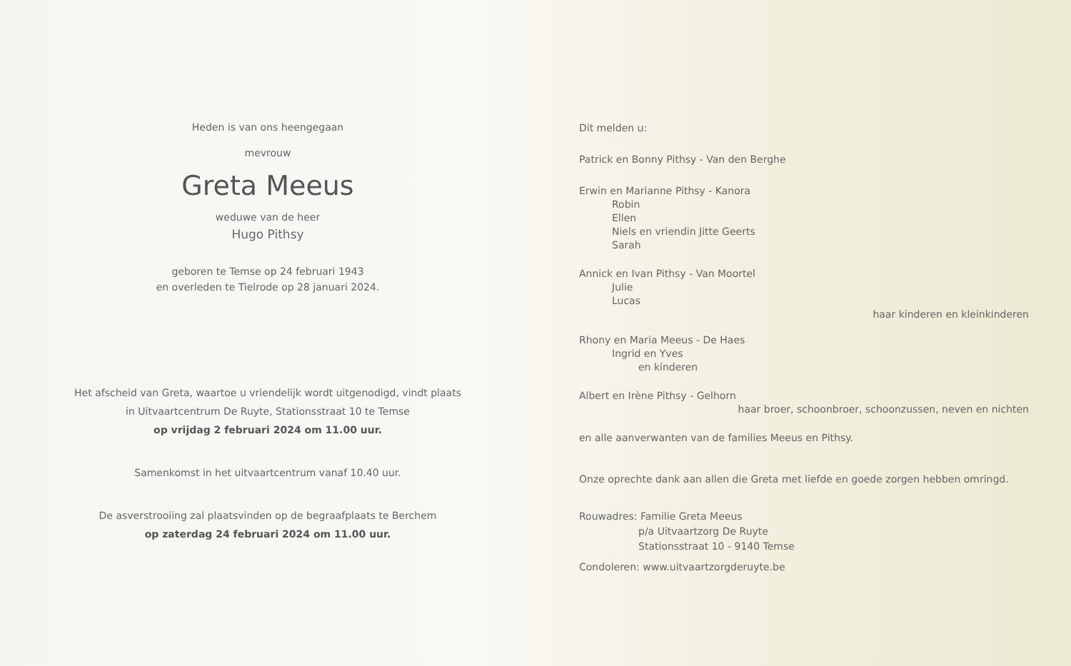Heden is van ons heengegaan
mevrouw
Greta Meeus
weduwe van de heer
Hugo Pithsy
geboren te Temse op 24 februari 1943
en overleden te Tielrode op 28 januari 2024.
Het afscheid van Greta, waartoe u vriendelijk wordt uitgenodigd, vindt plaats
in Uitvaartcentrum De Ruyte, Stationsstraat 10 te Temse
op vrijdag 2 februari 2024 om 11.00 uur.
Samenkomst in het uitvaartcentrum vanaf 10.40 uur.
De asverstrooiing zal plaatsvinden op de begraafplaats te Berchem
op zaterdag 24 februari 2024 om 11.00 uur.
Dit melden u:
Patrick en Bonny Pithsy - Van den Berghe
Erwin en Marianne Pithsy - Kanora
Robin
Ellen
Niels en vriendin Jitte Geerts
Sarah
Annick en Ivan Pithsy - Van Moortel
Julie
Lucas
haar kinderen en kleinkinderen
Rhony en Maria Meeus - De Haes
Ingrid en Yves
en kinderen
Albert en Irène Pithsy - Gelhorn
haar broer, schoonbroer, schoonzussen, neven en nichten
en alle aanverwanten van de families Meeus en Pithsy.
Onze oprechte dank aan allen die Greta met liefde en goede zorgen hebben omringd.
Rouwadres: Familie Greta Meeus
p/a Uitvaartzorg De Ruyte
Stationsstraat 10 - 9140 Temse
Condoleren: www.uitvaartzorgderuyte.be